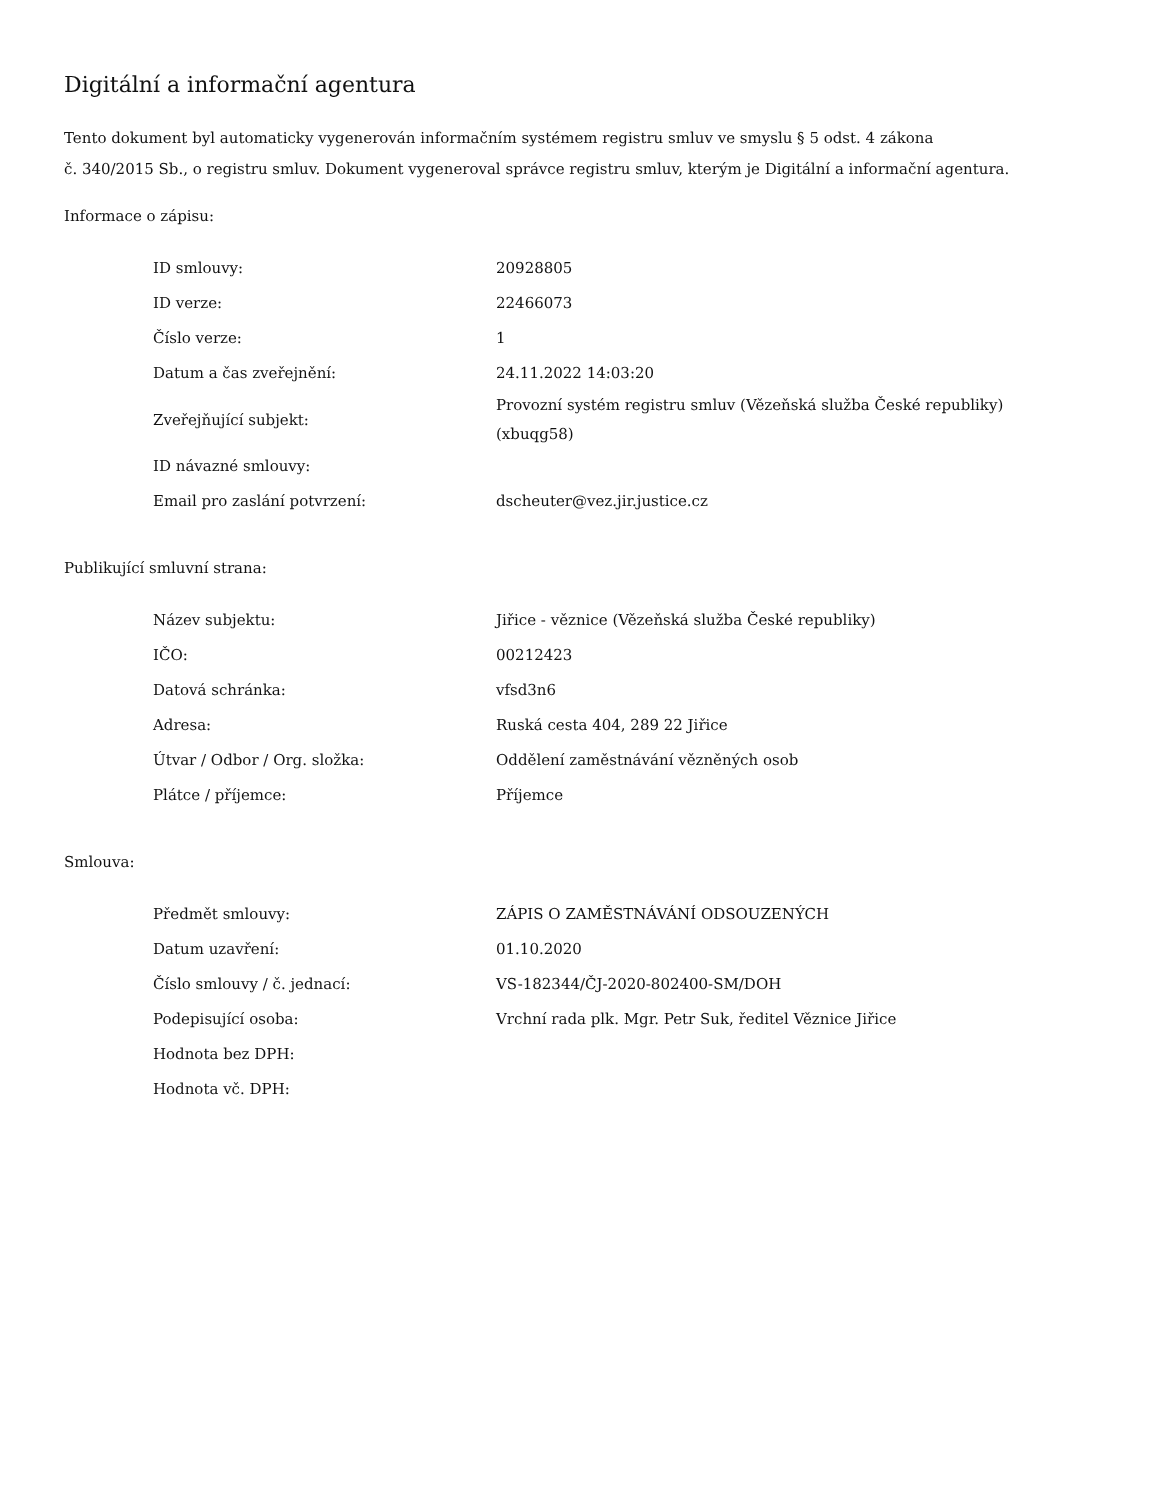Digitální a informační agentura
Tento dokument byl automaticky vygenerován informačním systémem registru smluv ve smyslu § 5 odst. 4 zákona
č. 340/2015 Sb., o registru smluv. Dokument vygeneroval správce registru smluv, kterým je Digitální a informační agentura.
Informace o zápisu:
| ID smlouvy: | 20928805 |
| ID verze: | 22466073 |
| Číslo verze: | 1 |
| Datum a čas zveřejnění: | 24.11.2022 14:03:20 |
| Zveřejňující subjekt: | Provozní systém registru smluv (Vězeňská služba České republiky) (xbuqg58) |
| ID návazné smlouvy: | |
| Email pro zaslání potvrzení: | dscheuter@vez.jir.justice.cz |
Publikující smluvní strana:
| Název subjektu: | Jiřice - věznice (Vězeňská služba České republiky) |
| IČO: | 00212423 |
| Datová schránka: | vfsd3n6 |
| Adresa: | Ruská cesta 404, 289 22 Jiřice |
| Útvar / Odbor / Org. složka: | Oddělení zaměstnávání vězněných osob |
| Plátce / příjemce: | Příjemce |
Smlouva:
| Předmět smlouvy: | ZÁPIS O ZAMĚSTNÁVÁNÍ ODSOUZENÝCH |
| Datum uzavření: | 01.10.2020 |
| Číslo smlouvy / č. jednací: | VS-182344/ČJ-2020-802400-SM/DOH |
| Podepisující osoba: | Vrchní rada plk. Mgr. Petr Suk, ředitel Věznice Jiřice |
| Hodnota bez DPH: | |
| Hodnota vč. DPH: | |